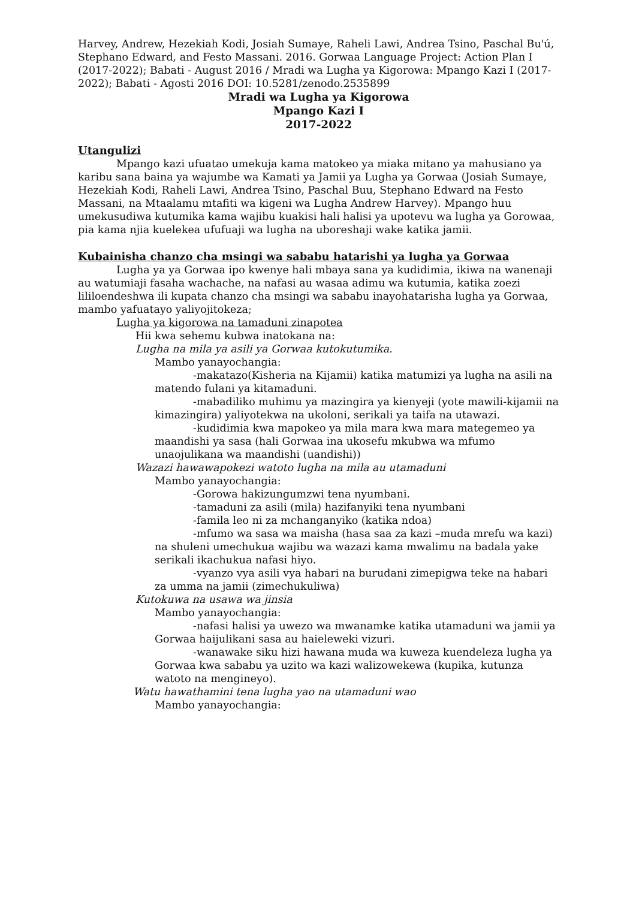Harvey, Andrew, Hezekiah Kodi, Josiah Sumaye, Raheli Lawi, Andrea Tsino, Paschal Bu'ú, Stephano Edward, and Festo Massani. 2016. Gorwaa Language Project: Action Plan I (2017-2022); Babati - August 2016 / Mradi wa Lugha ya Kigorowa: Mpango Kazi I (2017-2022); Babati - Agosti 2016 DOI: 10.5281/zenodo.2535899
Mradi wa Lugha ya Kigorowa
Mpango Kazi I
2017-2022
Utangulizi
Mpango kazi ufuatao umekuja kama matokeo ya miaka mitano ya mahusiano ya karibu sana baina ya wajumbe wa Kamati ya Jamii ya Lugha ya Gorwaa (Josiah Sumaye, Hezekiah Kodi, Raheli Lawi, Andrea Tsino, Paschal Buu, Stephano Edward na Festo Massani, na Mtaalamu mtafiti wa kigeni wa Lugha Andrew Harvey). Mpango huu umekusudiwa kutumika kama wajibu kuakisi hali halisi ya upotevu wa lugha ya Gorowaa, pia kama njia kuelekea ufufuaji wa lugha na uboreshaji wake katika jamii.
Kubainisha chanzo cha msingi wa sababu hatarishi ya lugha ya Gorwaa
Lugha ya ya Gorwaa ipo kwenye hali mbaya sana ya kudidimia, ikiwa na wanenaji au watumiaji fasaha wachache, na nafasi au wasaa adimu wa kutumia, katika zoezi lililoendeshwa ili kupata chanzo cha msingi wa sababu inayohatarisha lugha ya Gorwaa, mambo yafuatayo yaliyojitokeza;
Lugha ya kigorowa na tamaduni zinapotea
Hii kwa sehemu kubwa inatokana na:
Lugha na mila ya asili ya Gorwaa kutokutumika.
Mambo yanayochangia:
-makatazo(Kisheria na Kijamii) katika matumizi ya lugha na asili na matendo fulani ya kitamaduni.
-mabadiliko muhimu ya mazingira ya kienyeji (yote mawili-kijamii na kimazingira) yaliyotekwa na ukoloni, serikali ya taifa na utawazi.
-kudidimia kwa mapokeo ya mila mara kwa mara mategemeo ya maandishi ya sasa (hali Gorwaa ina ukosefu mkubwa wa mfumo unaojulikana wa maandishi (uandishi))
Wazazi hawawapokezi watoto lugha na mila au utamaduni
Mambo yanayochangia:
-Gorowa hakizungumzwi tena nyumbani.
-tamaduni za asili (mila) hazifanyiki tena nyumbani
-famila leo ni za mchanganyiko (katika ndoa)
-mfumo wa sasa wa maisha (hasa saa za kazi –muda mrefu wa kazi) na shuleni umechukua wajibu wa wazazi kama mwalimu na badala yake serikali ikachukua nafasi hiyo.
-vyanzo vya asili vya habari na burudani zimepigwa teke na habari za umma na jamii (zimechukuliwa)
Kutokuwa na usawa wa jinsia
Mambo yanayochangia:
-nafasi halisi ya uwezo wa mwanamke katika utamaduni wa jamii ya Gorwaa haijulikani sasa au haieleweki vizuri.
-wanawake siku hizi hawana muda wa kuweza kuendeleza lugha ya Gorwaa kwa sababu ya uzito wa kazi walizowekewa (kupika, kutunza watoto na mengineyo).
Watu hawathamini tena lugha yao na utamaduni wao
Mambo yanayochangia: